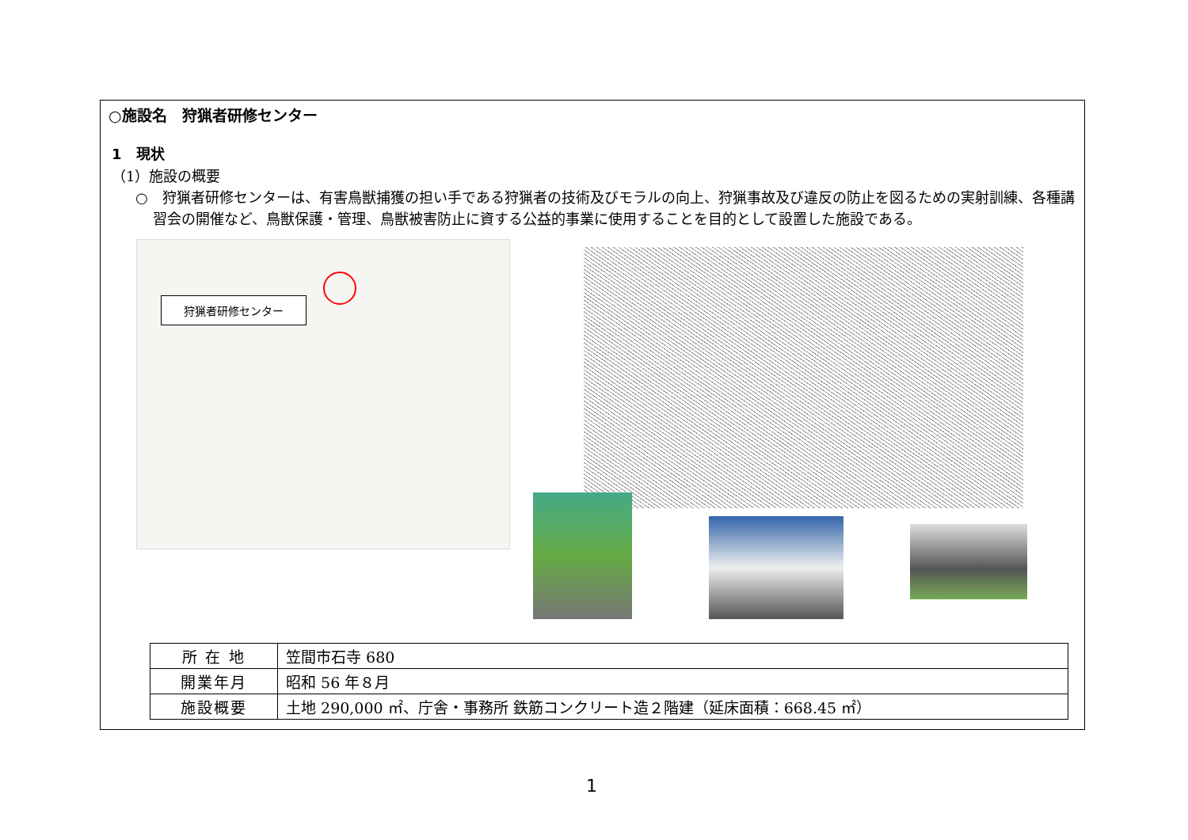○施設名　狩猟者研修センター
1　現状
（1）施設の概要
○　狩猟者研修センターは、有害鳥獣捕獲の担い手である狩猟者の技術及びモラルの向上、狩猟事故及び違反の防止を図るための実射訓練、各種講習会の開催など、鳥獣保護・管理、鳥獣被害防止に資する公益的事業に使用することを目的として設置した施設である。
狩猟者研修センター
| 所 在 地 | 笠間市石寺 680 |
| 開業年月 | 昭和 56 年８月 |
| 施設概要 | 土地 290,000 ㎡、庁舎・事務所 鉄筋コンクリート造２階建（延床面積：668.45 ㎡） |
1